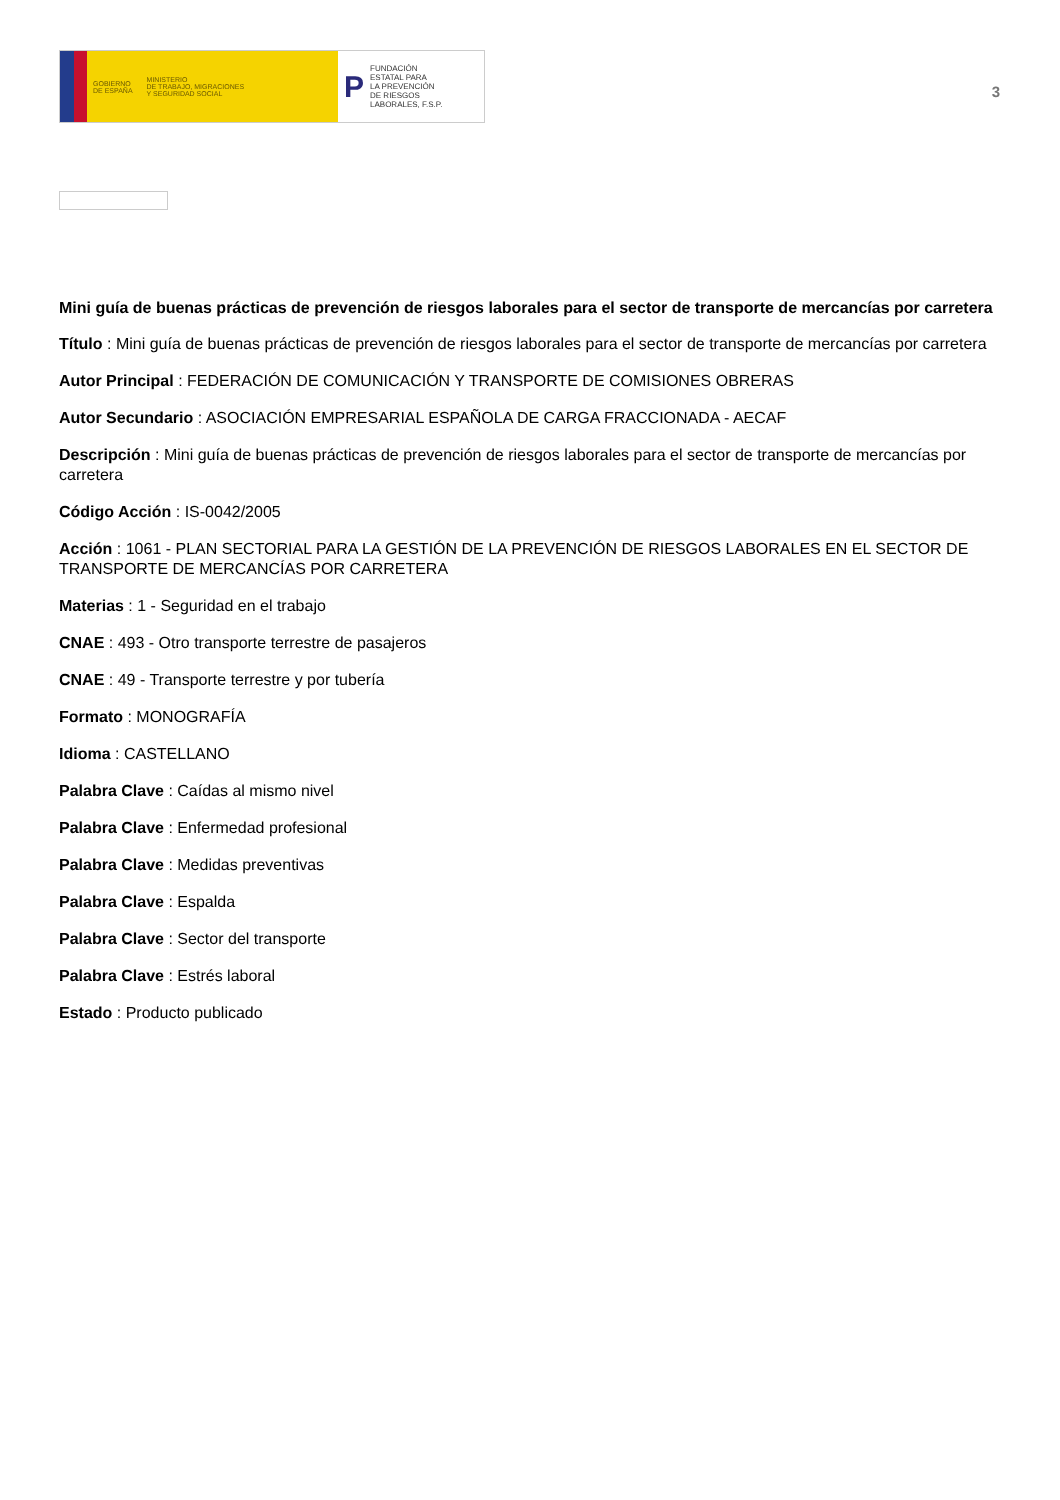GOBIERNO
DE ESPAÑA MINISTERIO
DE TRABAJO, MIGRACIONES
Y SEGURIDAD SOCIAL
P FUNDACIÓN
ESTATAL PARA
LA PREVENCIÓN
DE RIESGOS
LABORALES, F.S.P.
3
Mini guía de buenas prácticas de prevención de riesgos laborales para el sector de transporte de mercancías por carretera
Título : Mini guía de buenas prácticas de prevención de riesgos laborales para el sector de transporte de mercancías por carretera
Autor Principal : FEDERACIÓN DE COMUNICACIÓN Y TRANSPORTE DE COMISIONES OBRERAS
Autor Secundario : ASOCIACIÓN EMPRESARIAL ESPAÑOLA DE CARGA FRACCIONADA - AECAF
Descripción : Mini guía de buenas prácticas de prevención de riesgos laborales para el sector de transporte de mercancías por carretera
Código Acción : IS-0042/2005
Acción : 1061 - PLAN SECTORIAL PARA LA GESTIÓN DE LA PREVENCIÓN DE RIESGOS LABORALES EN EL SECTOR DE TRANSPORTE DE MERCANCÍAS POR CARRETERA
Materias : 1 - Seguridad en el trabajo
CNAE : 493 - Otro transporte terrestre de pasajeros
CNAE : 49 - Transporte terrestre y por tubería
Formato : MONOGRAFÍA
Idioma : CASTELLANO
Palabra Clave : Caídas al mismo nivel
Palabra Clave : Enfermedad profesional
Palabra Clave : Medidas preventivas
Palabra Clave : Espalda
Palabra Clave : Sector del transporte
Palabra Clave : Estrés laboral
Estado : Producto publicado